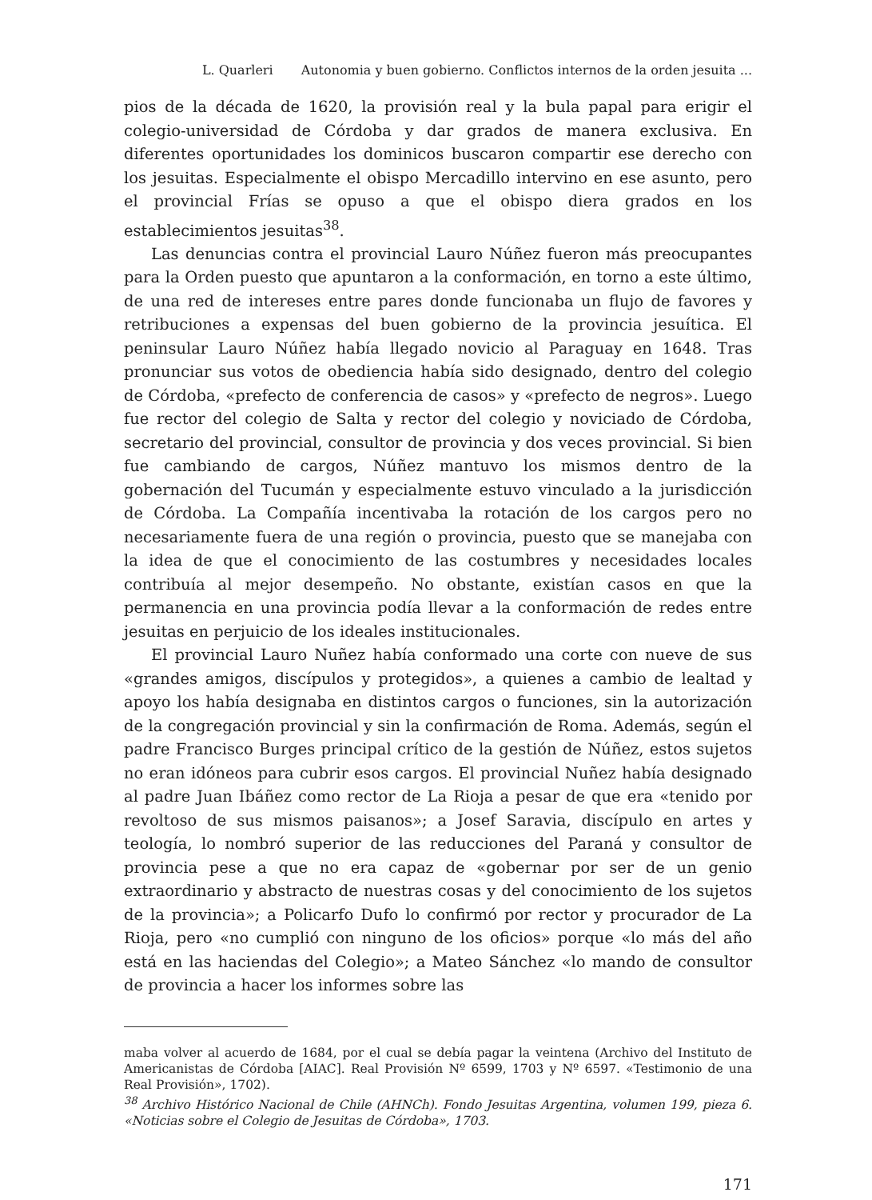L. Quarleri Autonomia y buen gobierno. Conflictos internos de la orden jesuita ...
pios de la década de 1620, la provisión real y la bula papal para erigir el colegio-universidad de Córdoba y dar grados de manera exclusiva. En diferentes oportunidades los dominicos buscaron compartir ese derecho con los jesuitas. Especialmente el obispo Mercadillo intervino en ese asunto, pero el provincial Frías se opuso a que el obispo diera grados en los establecimientos jesuitas<sup>38</sup>.
Las denuncias contra el provincial Lauro Núñez fueron más preocupantes para la Orden puesto que apuntaron a la conformación, en torno a este último, de una red de intereses entre pares donde funcionaba un flujo de favores y retribuciones a expensas del buen gobierno de la provincia jesuítica. El peninsular Lauro Núñez había llegado novicio al Paraguay en 1648. Tras pronunciar sus votos de obediencia había sido designado, dentro del colegio de Córdoba, «prefecto de conferencia de casos» y «prefecto de negros». Luego fue rector del colegio de Salta y rector del colegio y noviciado de Córdoba, secretario del provincial, consultor de provincia y dos veces provincial. Si bien fue cambiando de cargos, Núñez mantuvo los mismos dentro de la gobernación del Tucumán y especialmente estuvo vinculado a la jurisdicción de Córdoba. La Compañía incentivaba la rotación de los cargos pero no necesariamente fuera de una región o provincia, puesto que se manejaba con la idea de que el conocimiento de las costumbres y necesidades locales contribuía al mejor desempeño. No obstante, existían casos en que la permanencia en una provincia podía llevar a la conformación de redes entre jesuitas en perjuicio de los ideales institucionales.
El provincial Lauro Nuñez había conformado una corte con nueve de sus «grandes amigos, discípulos y protegidos», a quienes a cambio de lealtad y apoyo los había designaba en distintos cargos o funciones, sin la autorización de la congregación provincial y sin la confirmación de Roma. Además, según el padre Francisco Burges principal crítico de la gestión de Núñez, estos sujetos no eran idóneos para cubrir esos cargos. El provincial Nuñez había designado al padre Juan Ibáñez como rector de La Rioja a pesar de que era «tenido por revoltoso de sus mismos paisanos»; a Josef Saravia, discípulo en artes y teología, lo nombró superior de las reducciones del Paraná y consultor de provincia pese a que no era capaz de «gobernar por ser de un genio extraordinario y abstracto de nuestras cosas y del conocimiento de los sujetos de la provincia»; a Policarfo Dufo lo confirmó por rector y procurador de La Rioja, pero «no cumplió con ninguno de los oficios» porque «lo más del año está en las haciendas del Colegio»; a Mateo Sánchez «lo mando de consultor de provincia a hacer los informes sobre las
maba volver al acuerdo de 1684, por el cual se debía pagar la veintena (Archivo del Instituto de Americanistas de Córdoba [AIAC]. Real Provisión Nº 6599, 1703 y Nº 6597. «Testimonio de una Real Provisión», 1702).
<sup>38</sup> Archivo Histórico Nacional de Chile (AHNCh). Fondo Jesuitas Argentina, volumen 199, pieza 6. «Noticias sobre el Colegio de Jesuitas de Córdoba», 1703.
171